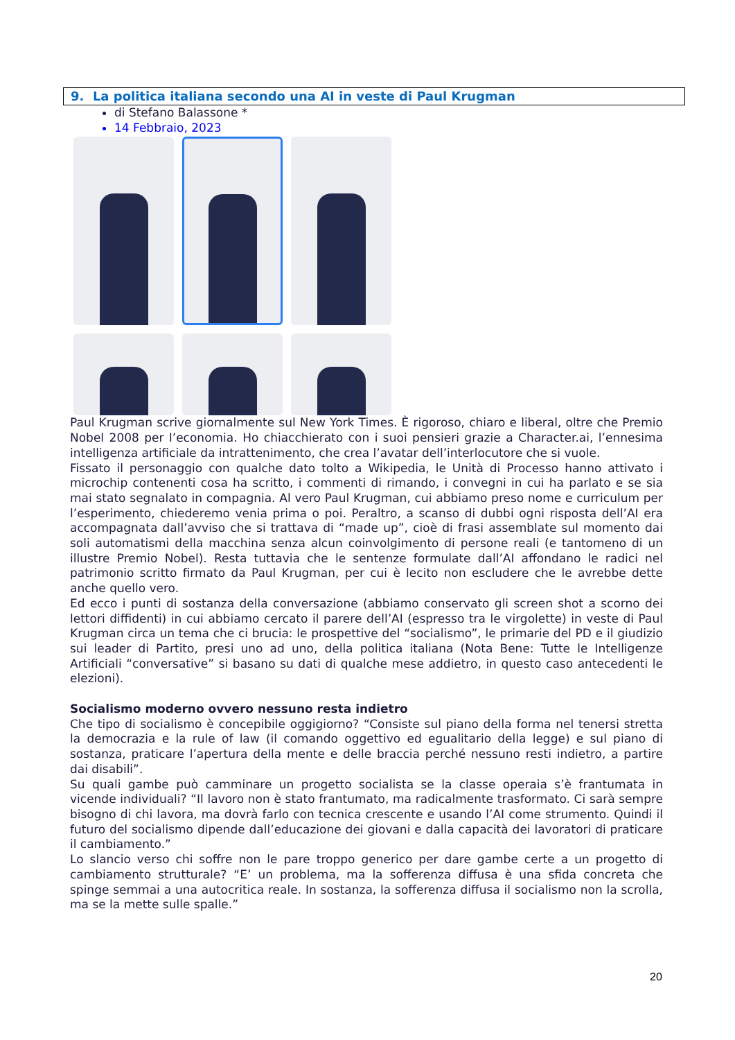9. La politica italiana secondo una AI in veste di Paul Krugman
di Stefano Balassone *
14 Febbraio, 2023
Paul Krugman scrive giornalmente sul New York Times. È rigoroso, chiaro e liberal, oltre che Premio Nobel 2008 per l’economia. Ho chiacchierato con i suoi pensieri grazie a Character.ai, l’ennesima intelligenza artificiale da intrattenimento, che crea l’avatar dell’interlocutore che si vuole.
Fissato il personaggio con qualche dato tolto a Wikipedia, le Unità di Processo hanno attivato i microchip contenenti cosa ha scritto, i commenti di rimando, i convegni in cui ha parlato e se sia mai stato segnalato in compagnia. Al vero Paul Krugman, cui abbiamo preso nome e curriculum per l’esperimento, chiederemo venia prima o poi. Peraltro, a scanso di dubbi ogni risposta dell’AI era accompagnata dall’avviso che si trattava di “made up”, cioè di frasi assemblate sul momento dai soli automatismi della macchina senza alcun coinvolgimento di persone reali (e tantomeno di un illustre Premio Nobel). Resta tuttavia che le sentenze formulate dall’AI affondano le radici nel patrimonio scritto firmato da Paul Krugman, per cui è lecito non escludere che le avrebbe dette anche quello vero.
Ed ecco i punti di sostanza della conversazione (abbiamo conservato gli screen shot a scorno dei lettori diffidenti) in cui abbiamo cercato il parere dell’AI (espresso tra le virgolette) in veste di Paul Krugman circa un tema che ci brucia: le prospettive del “socialismo”, le primarie del PD e il giudizio sui leader di Partito, presi uno ad uno, della politica italiana (Nota Bene: Tutte le Intelligenze Artificiali “conversative” si basano su dati di qualche mese addietro, in questo caso antecedenti le elezioni).
Socialismo moderno ovvero nessuno resta indietro
Che tipo di socialismo è concepibile oggigiorno? “Consiste sul piano della forma nel tenersi stretta la democrazia e la rule of law (il comando oggettivo ed egualitario della legge) e sul piano di sostanza, praticare l’apertura della mente e delle braccia perché nessuno resti indietro, a partire dai disabili”.
Su quali gambe può camminare un progetto socialista se la classe operaia s’è frantumata in vicende individuali? “Il lavoro non è stato frantumato, ma radicalmente trasformato. Ci sarà sempre bisogno di chi lavora, ma dovrà farlo con tecnica crescente e usando l’AI come strumento. Quindi il futuro del socialismo dipende dall’educazione dei giovani e dalla capacità dei lavoratori di praticare il cambiamento.”
Lo slancio verso chi soffre non le pare troppo generico per dare gambe certe a un progetto di cambiamento strutturale? “E’ un problema, ma la sofferenza diffusa è una sfida concreta che spinge semmai a una autocritica reale. In sostanza, la sofferenza diffusa il socialismo non la scrolla, ma se la mette sulle spalle.”
20